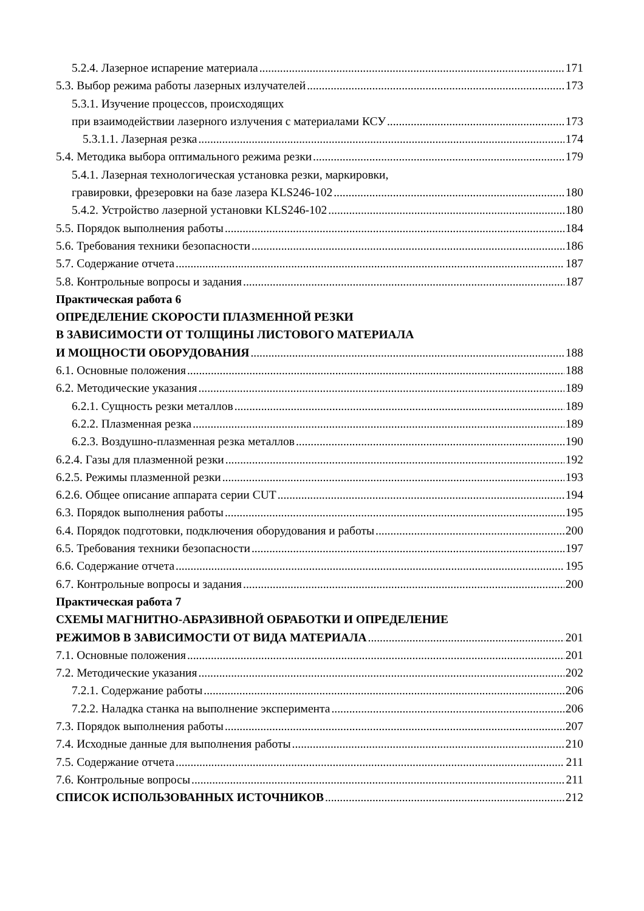5.2.4. Лазерное испарение материала 171
5.3. Выбор режима работы лазерных излучателей 173
5.3.1. Изучение процессов, происходящих
при взаимодействии лазерного излучения с материалами КСУ 173
5.3.1.1. Лазерная резка 174
5.4. Методика выбора оптимального режима резки 179
5.4.1. Лазерная технологическая установка резки, маркировки,
гравировки, фрезеровки на базе лазера KLS246-102 180
5.4.2. Устройство лазерной установки KLS246-102 180
5.5. Порядок выполнения работы 184
5.6. Требования техники безопасности 186
5.7. Содержание отчета 187
5.8. Контрольные вопросы и задания 187
Практическая работа 6
ОПРЕДЕЛЕНИЕ СКОРОСТИ ПЛАЗМЕННОЙ РЕЗКИ
В ЗАВИСИМОСТИ ОТ ТОЛЩИНЫ ЛИСТОВОГО МАТЕРИАЛА
И МОЩНОСТИ ОБОРУДОВАНИЯ 188
6.1. Основные положения 188
6.2. Методические указания 189
6.2.1. Сущность резки металлов 189
6.2.2. Плазменная резка 189
6.2.3. Воздушно-плазменная резка металлов 190
6.2.4. Газы для плазменной резки 192
6.2.5. Режимы плазменной резки 193
6.2.6. Общее описание аппарата серии CUT 194
6.3. Порядок выполнения работы 195
6.4. Порядок подготовки, подключения оборудования и работы 200
6.5. Требования техники безопасности 197
6.6. Содержание отчета 195
6.7. Контрольные вопросы и задания 200
Практическая работа 7
СХЕМЫ МАГНИТНО-АБРАЗИВНОЙ ОБРАБОТКИ И ОПРЕДЕЛЕНИЕ
РЕЖИМОВ В ЗАВИСИМОСТИ ОТ ВИДА МАТЕРИАЛА 201
7.1. Основные положения 201
7.2. Методические указания 202
7.2.1. Содержание работы 206
7.2.2. Наладка станка на выполнение эксперимента 206
7.3. Порядок выполнения работы 207
7.4. Исходные данные для выполнения работы 210
7.5. Содержание отчета 211
7.6. Контрольные вопросы 211
СПИСОК ИСПОЛЬЗОВАННЫХ ИСТОЧНИКОВ 212